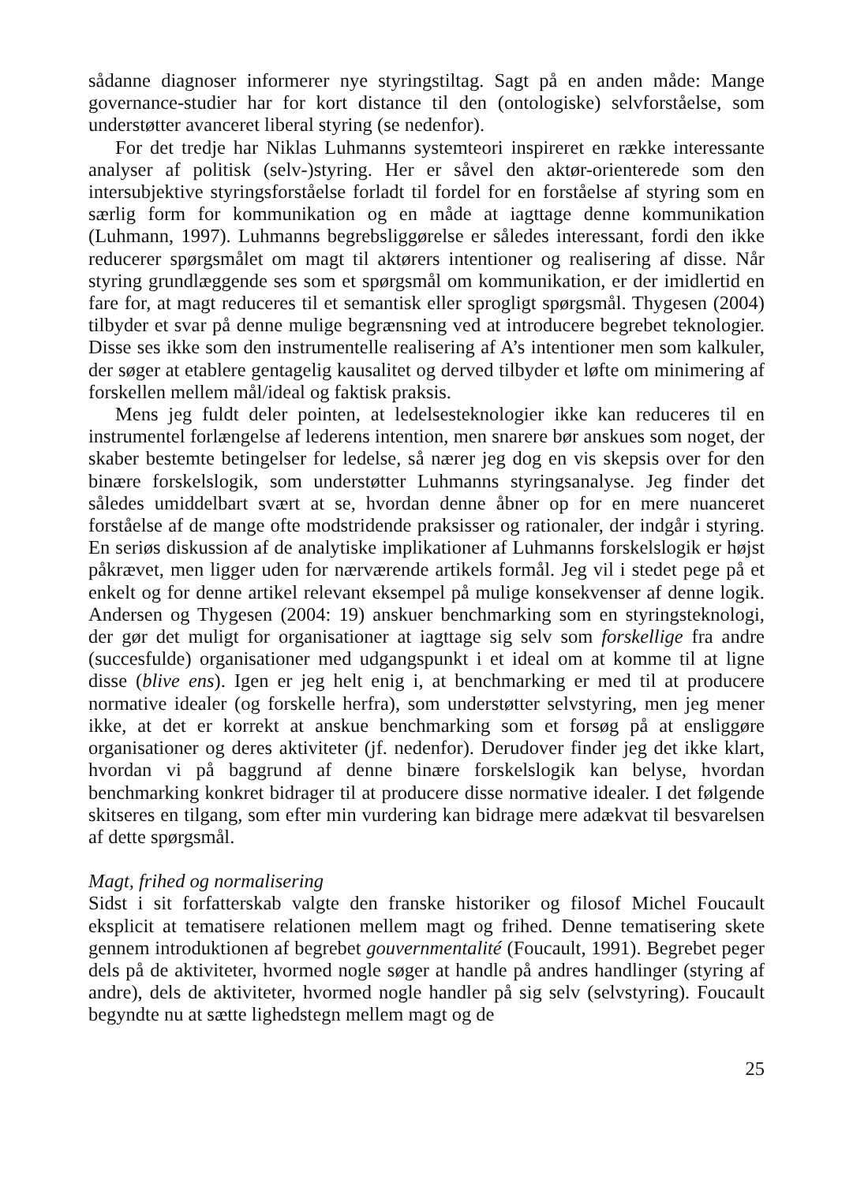sådanne diagnoser informerer nye styringstiltag. Sagt på en anden måde: Mange governance-studier har for kort distance til den (ontologiske) selvforståelse, som understøtter avanceret liberal styring (se nedenfor).
For det tredje har Niklas Luhmanns systemteori inspireret en række interessante analyser af politisk (selv-)styring. Her er såvel den aktør-orienterede som den intersubjektive styringsforståelse forladt til fordel for en forståelse af styring som en særlig form for kommunikation og en måde at iagttage denne kommunikation (Luhmann, 1997). Luhmanns begrebsliggørelse er således interessant, fordi den ikke reducerer spørgsmålet om magt til aktørers intentioner og realisering af disse. Når styring grundlæggende ses som et spørgsmål om kommunikation, er der imidlertid en fare for, at magt reduceres til et semantisk eller sprogligt spørgsmål. Thygesen (2004) tilbyder et svar på denne mulige begrænsning ved at introducere begrebet teknologier. Disse ses ikke som den instrumentelle realisering af A’s intentioner men som kalkuler, der søger at etablere gentagelig kausalitet og derved tilbyder et løfte om minimering af forskellen mellem mål/ideal og faktisk praksis.
Mens jeg fuldt deler pointen, at ledelsesteknologier ikke kan reduceres til en instrumentel forlængelse af lederens intention, men snarere bør anskues som noget, der skaber bestemte betingelser for ledelse, så nærer jeg dog en vis skepsis over for den binære forskelslogik, som understøtter Luhmanns styringsanalyse. Jeg finder det således umiddelbart svært at se, hvordan denne åbner op for en mere nuanceret forståelse af de mange ofte modstridende praksisser og rationaler, der indgår i styring. En seriøs diskussion af de analytiske implikationer af Luhmanns forskelslogik er højst påkrævet, men ligger uden for nærværende artikels formål. Jeg vil i stedet pege på et enkelt og for denne artikel relevant eksempel på mulige konsekvenser af denne logik. Andersen og Thygesen (2004: 19) anskuer benchmarking som en styringsteknologi, der gør det muligt for organisationer at iagttage sig selv som forskellige fra andre (succesfulde) organisationer med udgangspunkt i et ideal om at komme til at ligne disse (blive ens). Igen er jeg helt enig i, at benchmarking er med til at producere normative idealer (og forskelle herfra), som understøtter selvstyring, men jeg mener ikke, at det er korrekt at anskue benchmarking som et forsøg på at ensliggøre organisationer og deres aktiviteter (jf. nedenfor). Derudover finder jeg det ikke klart, hvordan vi på baggrund af denne binære forskelslogik kan belyse, hvordan benchmarking konkret bidrager til at producere disse normative idealer. I det følgende skitseres en tilgang, som efter min vurdering kan bidrage mere adækvat til besvarelsen af dette spørgsmål.
Magt, frihed og normalisering
Sidst i sit forfatterskab valgte den franske historiker og filosof Michel Foucault eksplicit at tematisere relationen mellem magt og frihed. Denne tematisering skete gennem introduktionen af begrebet gouvernmentalité (Foucault, 1991). Begrebet peger dels på de aktiviteter, hvormed nogle søger at handle på andres handlinger (styring af andre), dels de aktiviteter, hvormed nogle handler på sig selv (selvstyring). Foucault begyndte nu at sætte lighedstegn mellem magt og de
25